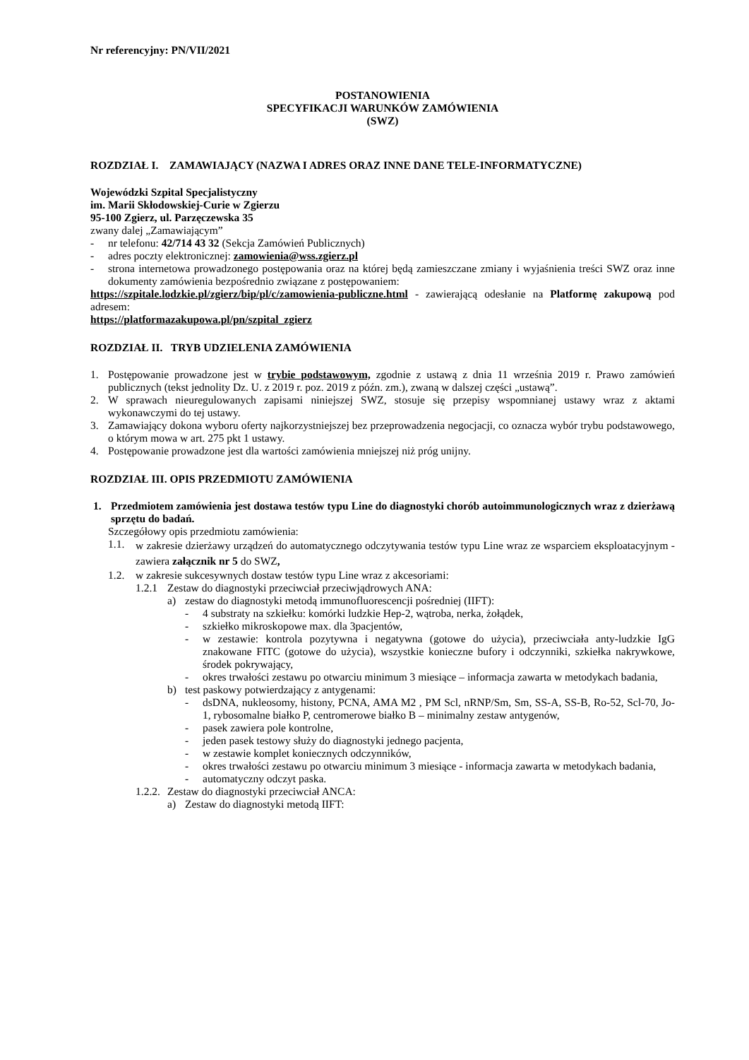Nr referencyjny: PN/VII/2021
POSTANOWIENIA
SPECYFIKACJI WARUNKÓW ZAMÓWIENIA
(SWZ)
ROZDZIAŁ I. ZAMAWIAJĄCY (NAZWA I ADRES ORAZ INNE DANE TELE-INFORMATYCZNE)
Wojewódzki Szpital Specjalistyczny
im. Marii Skłodowskiej-Curie w Zgierzu
95-100 Zgierz, ul. Parzęczewska 35
zwany dalej „Zamawiającym”
- nr telefonu: 42/714 43 32 (Sekcja Zamówień Publicznych)
- adres poczty elektronicznej: zamowienia@wss.zgierz.pl
- strona internetowa prowadzonego postępowania oraz na której będą zamieszczane zmiany i wyjaśnienia treści SWZ oraz inne dokumenty zamówienia bezpośrednio związane z postępowaniem:
https://szpitale.lodzkie.pl/zgierz/bip/pl/c/zamowienia-publiczne.html - zawierającą odesłanie na Platformę zakupową pod adresem:
https://platformazakupowa.pl/pn/szpital_zgierz
ROZDZIAŁ II. TRYB UDZIELENIA ZAMÓWIENIA
1. Postępowanie prowadzone jest w trybie podstawowym, zgodnie z ustawą z dnia 11 września 2019 r. Prawo zamówień publicznych (tekst jednolity Dz. U. z 2019 r. poz. 2019 z późn. zm.), zwaną w dalszej części „ustawą”.
2. W sprawach nieuregulowanych zapisami niniejszej SWZ, stosuje się przepisy wspomnianej ustawy wraz z aktami wykonawczymi do tej ustawy.
3. Zamawiający dokona wyboru oferty najkorzystniejszej bez przeprowadzenia negocjacji, co oznacza wybór trybu podstawowego, o którym mowa w art. 275 pkt 1 ustawy.
4. Postępowanie prowadzone jest dla wartości zamówienia mniejszej niż próg unijny.
ROZDZIAŁ III. OPIS PRZEDMIOTU ZAMÓWIENIA
1. Przedmiotem zamówienia jest dostawa testów typu Line do diagnostyki chorób autoimmunologicznych wraz z dzierżawą sprzętu do badań.
Szczegółowy opis przedmiotu zamówienia:
1.1. w zakresie dzierżawy urządzeń do automatycznego odczytywania testów typu Line wraz ze wsparciem eksploatacyjnym - zawiera załącznik nr 5 do SWZ,
1.2. w zakresie sukcesywnych dostaw testów typu Line wraz z akcesoriami:
1.2.1 Zestaw do diagnostyki przeciwciał przeciwjądrowych ANA:
a) zestaw do diagnostyki metodą immunofluorescencji pośredniej (IIFT):
- 4 substraty na szkiełku: komórki ludzkie Hep-2, wątroba, nerka, żołądek,
- szkiełko mikroskopowe max. dla 3pacjentów,
- w zestawie: kontrola pozytywna i negatywna (gotowe do użycia), przeciwciała anty-ludzkie IgG znakowane FITC (gotowe do użycia), wszystkie konieczne bufory i odczynniki, szkiełka nakrywkowe, środek pokrywający,
- okres trwałości zestawu po otwarciu minimum 3 miesiące – informacja zawarta w metodykach badania,
b) test paskowy potwierdzający z antygenami:
- dsDNA, nukleosomy, histony, PCNA, AMA M2 , PM Scl, nRNP/Sm, Sm, SS-A, SS-B, Ro-52, Scl-70, Jo-1, rybosomalne białko P, centromerowe białko B – minimalny zestaw antygenów,
- pasek zawiera pole kontrolne,
- jeden pasek testowy służy do diagnostyki jednego pacjenta,
- w zestawie komplet koniecznych odczynników,
- okres trwałości zestawu po otwarciu minimum 3 miesiące - informacja zawarta w metodykach badania,
- automatyczny odczyt paska.
1.2.2. Zestaw do diagnostyki przeciwciał ANCA:
a) Zestaw do diagnostyki metodą IIFT: